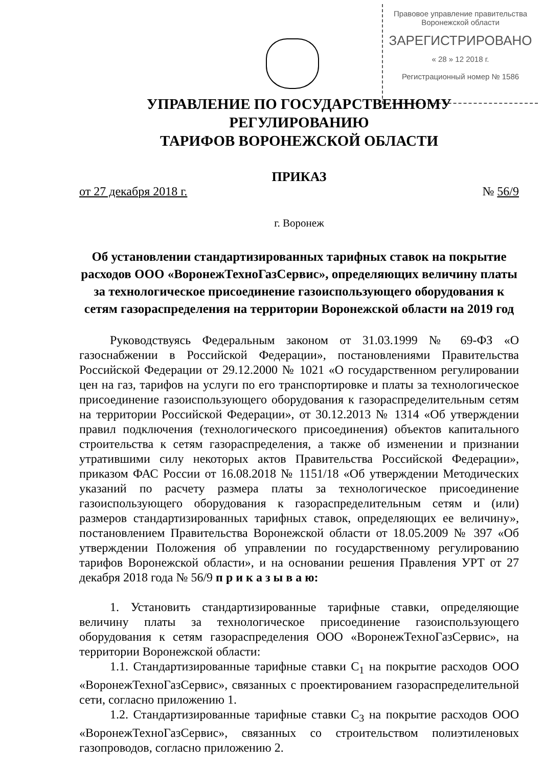Правовое управление правительства
Воронежской области
ЗАРЕГИСТРИРОВАНО
« 28 » 12 2018 г.
Регистрационный номер № 1586
УПРАВЛЕНИЕ ПО ГОСУДАРСТВЕННОМУ РЕГУЛИРОВАНИЮ
ТАРИФОВ ВОРОНЕЖСКОЙ ОБЛАСТИ
ПРИКАЗ
от 27 декабря 2018 г. № 56/9
г. Воронеж
Об установлении стандартизированных тарифных ставок на покрытие расходов ООО «ВоронежТехноГазСервис», определяющих величину платы за технологическое присоединение газоиспользующего оборудования к сетям газораспределения на территории Воронежской области на 2019 год
Руководствуясь Федеральным законом от 31.03.1999 № 69-ФЗ «О газоснабжении в Российской Федерации», постановлениями Правительства Российской Федерации от 29.12.2000 № 1021 «О государственном регулировании цен на газ, тарифов на услуги по его транспортировке и платы за технологическое присоединение газоиспользующего оборудования к газораспределительным сетям на территории Российской Федерации», от 30.12.2013 № 1314 «Об утверждении правил подключения (технологического присоединения) объектов капитального строительства к сетям газораспределения, а также об изменении и признании утратившими силу некоторых актов Правительства Российской Федерации», приказом ФАС России от 16.08.2018 № 1151/18 «Об утверждении Методических указаний по расчету размера платы за технологическое присоединение газоиспользующего оборудования к газораспределительным сетям и (или) размеров стандартизированных тарифных ставок, определяющих ее величину», постановлением Правительства Воронежской области от 18.05.2009 № 397 «Об утверждении Положения об управлении по государственному регулированию тарифов Воронежской области», и на основании решения Правления УРТ от 27 декабря 2018 года № 56/9 п р и к а з ы в а ю:
1. Установить стандартизированные тарифные ставки, определяющие величину платы за технологическое присоединение газоиспользующего оборудования к сетям газораспределения ООО «ВоронежТехноГазСервис», на территории Воронежской области:
1.1. Стандартизированные тарифные ставки С<sub>1</sub> на покрытие расходов ООО «ВоронежТехноГазСервис», связанных с проектированием газораспределительной сети, согласно приложению 1.
1.2. Стандартизированные тарифные ставки С<sub>3</sub> на покрытие расходов ООО «ВоронежТехноГазСервис», связанных со строительством полиэтиленовых газопроводов, согласно приложению 2.